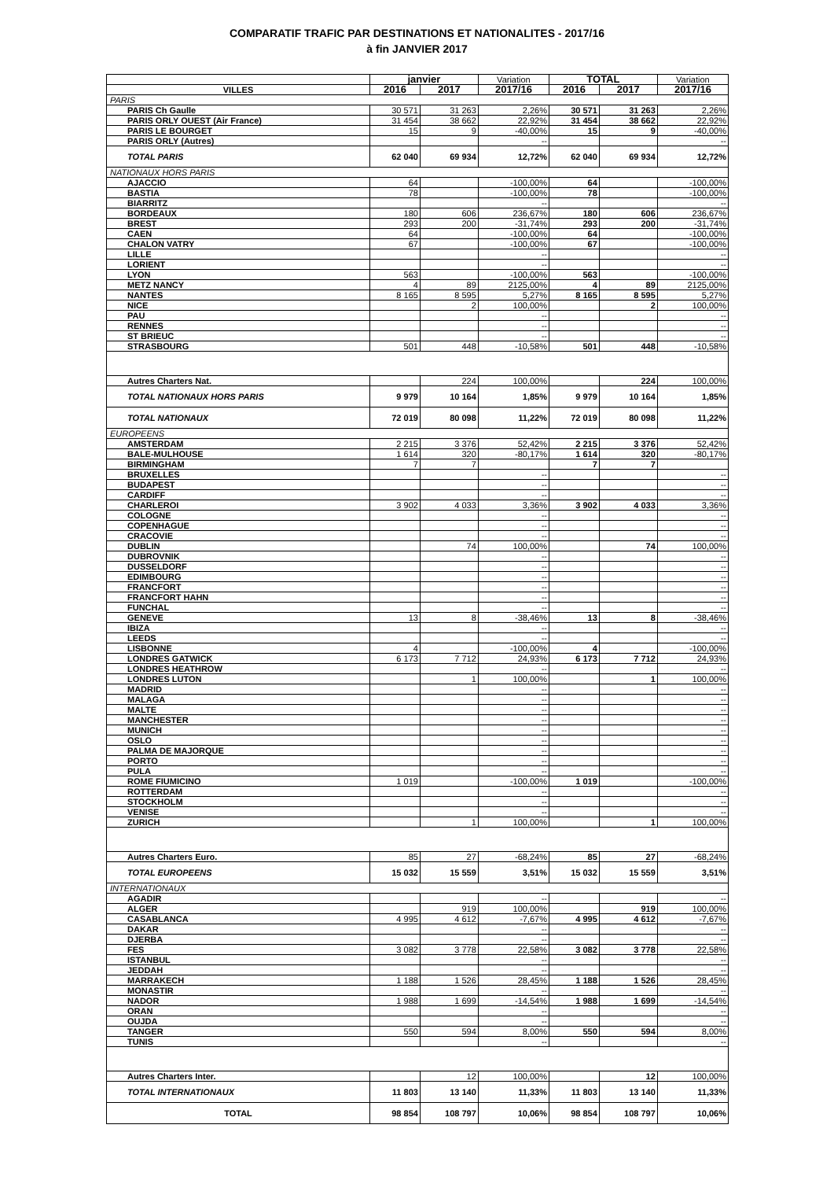COMPARATIF TRAFIC PAR DESTINATIONS ET NATIONALITES - 2017/16
à fin JANVIER 2017
| | janvier | | Variation | TOTAL | | Variation |
| --- | --- | --- | --- | --- | --- | --- |
| VILLES | 2016 | 2017 | 2017/16 | 2016 | 2017 | 2017/16 |
| PARIS | | | | | | |
| PARIS Ch Gaulle | 30 571 | 31 263 | 2,26% | 30 571 | 31 263 | 2,26% |
| PARIS ORLY OUEST (Air France) | 31 454 | 38 662 | 22,92% | 31 454 | 38 662 | 22,92% |
| PARIS LE BOURGET | 15 | 9 | -40,00% | 15 | 9 | -40,00% |
| PARIS ORLY (Autres) | | | -- | | | -- |
| TOTAL PARIS | 62 040 | 69 934 | 12,72% | 62 040 | 69 934 | 12,72% |
| NATIONAUX HORS PARIS | | | | | | |
| AJACCIO | 64 | | -100,00% | 64 | | -100,00% |
| BASTIA | 78 | | -100,00% | 78 | | -100,00% |
| BIARRITZ | | | -- | | | -- |
| BORDEAUX | 180 | 606 | 236,67% | 180 | 606 | 236,67% |
| BREST | 293 | 200 | -31,74% | 293 | 200 | -31,74% |
| CAEN | 64 | | -100,00% | 64 | | -100,00% |
| CHALON VATRY | 67 | | -100,00% | 67 | | -100,00% |
| LILLE | | | -- | | | -- |
| LORIENT | | | -- | | | -- |
| LYON | 563 | | -100,00% | 563 | | -100,00% |
| METZ NANCY | 4 | 89 | 2125,00% | 4 | 89 | 2125,00% |
| NANTES | 8 165 | 8 595 | 5,27% | 8 165 | 8 595 | 5,27% |
| NICE | | 2 | 100,00% | | 2 | 100,00% |
| PAU | | | -- | | | -- |
| RENNES | | | -- | | | -- |
| ST BRIEUC | | | -- | | | -- |
| STRASBOURG | 501 | 448 | -10,58% | 501 | 448 | -10,58% |
| Autres Charters Nat. | | 224 | 100,00% | | 224 | 100,00% |
| TOTAL NATIONAUX HORS PARIS | 9 979 | 10 164 | 1,85% | 9 979 | 10 164 | 1,85% |
| TOTAL NATIONAUX | 72 019 | 80 098 | 11,22% | 72 019 | 80 098 | 11,22% |
| EUROPEENS | | | | | | |
| AMSTERDAM | 2 215 | 3 376 | 52,42% | 2 215 | 3 376 | 52,42% |
| BALE-MULHOUSE | 1 614 | 320 | -80,17% | 1 614 | 320 | -80,17% |
| BIRMINGHAM | 7 | 7 | | 7 | 7 | |
| BRUXELLES | | | -- | | | -- |
| BUDAPEST | | | -- | | | -- |
| CARDIFF | | | -- | | | -- |
| CHARLEROI | 3 902 | 4 033 | 3,36% | 3 902 | 4 033 | 3,36% |
| COLOGNE | | | -- | | | -- |
| COPENHAGUE | | | -- | | | -- |
| CRACOVIE | | | -- | | | -- |
| DUBLIN | | 74 | 100,00% | | 74 | 100,00% |
| DUBROVNIK | | | -- | | | -- |
| DUSSELDORF | | | -- | | | -- |
| EDIMBOURG | | | -- | | | -- |
| FRANCFORT | | | -- | | | -- |
| FRANCFORT HAHN | | | -- | | | -- |
| FUNCHAL | | | -- | | | -- |
| GENEVE | 13 | 8 | -38,46% | 13 | 8 | -38,46% |
| IBIZA | | | -- | | | -- |
| LEEDS | | | -- | | | -- |
| LISBONNE | 4 | | -100,00% | 4 | | -100,00% |
| LONDRES GATWICK | 6 173 | 7 712 | 24,93% | 6 173 | 7 712 | 24,93% |
| LONDRES HEATHROW | | | -- | | | -- |
| LONDRES LUTON | | 1 | 100,00% | | 1 | 100,00% |
| MADRID | | | -- | | | -- |
| MALAGA | | | -- | | | -- |
| MALTE | | | -- | | | -- |
| MANCHESTER | | | -- | | | -- |
| MUNICH | | | -- | | | -- |
| OSLO | | | -- | | | -- |
| PALMA DE MAJORQUE | | | -- | | | -- |
| PORTO | | | -- | | | -- |
| PULA | | | -- | | | -- |
| ROME FIUMICINO | 1 019 | | -100,00% | 1 019 | | -100,00% |
| ROTTERDAM | | | -- | | | -- |
| STOCKHOLM | | | -- | | | -- |
| VENISE | | | -- | | | -- |
| ZURICH | | 1 | 100,00% | | 1 | 100,00% |
| Autres Charters Euro. | 85 | 27 | -68,24% | 85 | 27 | -68,24% |
| TOTAL EUROPEENS | 15 032 | 15 559 | 3,51% | 15 032 | 15 559 | 3,51% |
| INTERNATIONAUX | | | | | | |
| AGADIR | | | -- | | | -- |
| ALGER | | 919 | 100,00% | | 919 | 100,00% |
| CASABLANCA | 4 995 | 4 612 | -7,67% | 4 995 | 4 612 | -7,67% |
| DAKAR | | | -- | | | -- |
| DJERBA | | | -- | | | -- |
| FES | 3 082 | 3 778 | 22,58% | 3 082 | 3 778 | 22,58% |
| ISTANBUL | | | -- | | | -- |
| JEDDAH | | | -- | | | -- |
| MARRAKECH | 1 188 | 1 526 | 28,45% | 1 188 | 1 526 | 28,45% |
| MONASTIR | | | -- | | | -- |
| NADOR | 1 988 | 1 699 | -14,54% | 1 988 | 1 699 | -14,54% |
| ORAN | | | -- | | | -- |
| OUJDA | | | -- | | | -- |
| TANGER | 550 | 594 | 8,00% | 550 | 594 | 8,00% |
| TUNIS | | | -- | | | -- |
| Autres Charters Inter. | | 12 | 100,00% | | 12 | 100,00% |
| TOTAL INTERNATIONAUX | 11 803 | 13 140 | 11,33% | 11 803 | 13 140 | 11,33% |
| TOTAL | 98 854 | 108 797 | 10,06% | 98 854 | 108 797 | 10,06% |